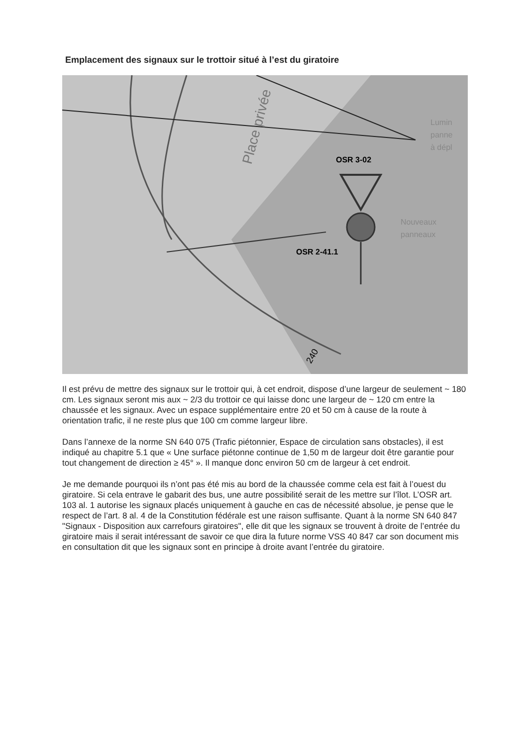Emplacement des signaux sur le trottoir situé à l’est du giratoire
Place privée
OSR 3-02
OSR 2-41.1
Lumin
panne
à dépl
Nouveaux
panneaux
240
Il est prévu de mettre des signaux sur le trottoir qui, à cet endroit, dispose d’une largeur de seulement ~ 180 cm. Les signaux seront mis aux ~ 2/3 du trottoir ce qui laisse donc une largeur de ~ 120 cm entre la chaussée et les signaux. Avec un espace supplémentaire entre 20 et 50 cm à cause de la route à orientation trafic, il ne reste plus que 100 cm comme largeur libre.
Dans l’annexe de la norme SN 640 075 (Trafic piétonnier, Espace de circulation sans obstacles), il est indiqué au chapitre 5.1 que « Une surface piétonne continue de 1,50 m de largeur doit être garantie pour tout changement de direction ≥ 45° ». Il manque donc environ 50 cm de largeur à cet endroit.
Je me demande pourquoi ils n’ont pas été mis au bord de la chaussée comme cela est fait à l’ouest du giratoire. Si cela entrave le gabarit des bus, une autre possibilité serait de les mettre sur l’îlot. L’OSR art. 103 al. 1 autorise les signaux placés uniquement à gauche en cas de nécessité absolue, je pense que le respect de l’art. 8 al. 4 de la Constitution fédérale est une raison suffisante. Quant à la norme SN 640 847 "Signaux - Disposition aux carrefours giratoires", elle dit que les signaux se trouvent à droite de l’entrée du giratoire mais il serait intéressant de savoir ce que dira la future norme VSS 40 847 car son document mis en consultation dit que les signaux sont en principe à droite avant l’entrée du giratoire.